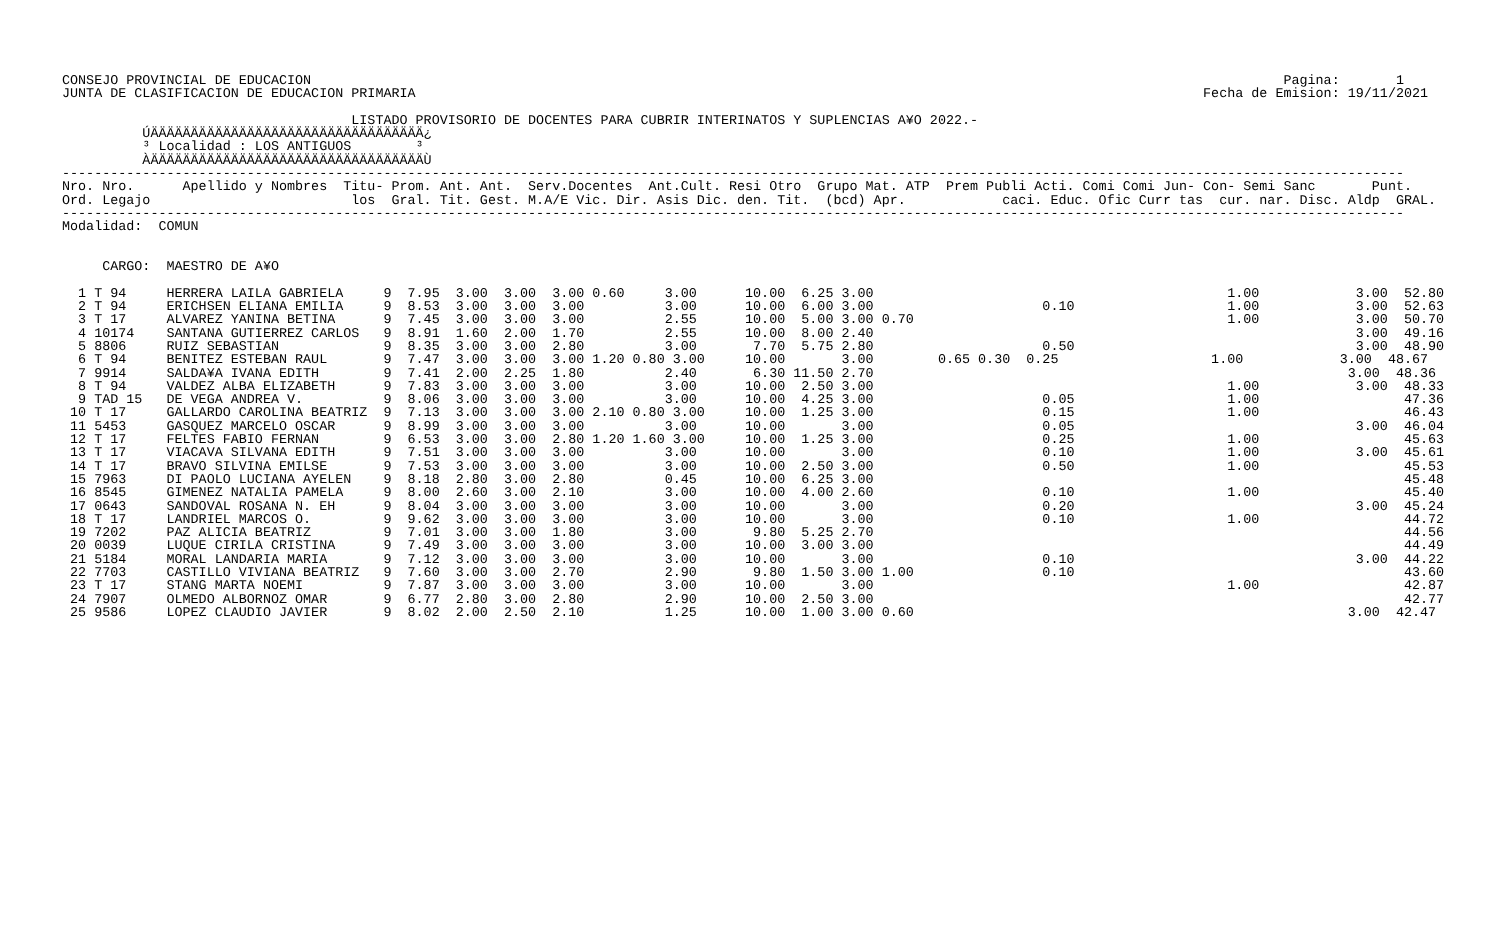CONSEJO PROVINCIAL DE EDUCACION                                                                                                                         Pagina:       1
JUNTA DE CLASIFICACION DE EDUCACION PRIMARIA                                                                                                  Fecha de Emision: 19/11/2021

                                    LISTADO PROVISORIO DE DOCENTES PARA CUBRIR INTERINATOS Y SUPLENCIAS A¥O 2022.-
          ÚÄÄÄÄÄÄÄÄÄÄÄÄÄÄÄÄÄÄÄÄÄÄÄÄÄÄÄÄÄÄÄÄÄÄ¿
          ³ Localidad : LOS ANTIGUOS        ³
          ÀÄÄÄÄÄÄÄÄÄÄÄÄÄÄÄÄÄÄÄÄÄÄÄÄÄÄÄÄÄÄÄÄÄÄÙ
-----------------------------------------------------------------------------------------------------------------------------------------------------------------------
Nro. Nro.      Apellido y Nombres  Titu- Prom. Ant. Ant.  Serv.Docentes  Ant.Cult. Resi Otro  Grupo Mat. ATP  Prem Publi Acti. Comi Comi Jun- Con- Semi Sanc       Punt.
Ord. Legajo                         los  Gral. Tit. Gest. M.A/E Vic. Dir. Asis Dic. den. Tit.  (bcd) Apr.            caci. Educ. Ofic Curr tas  cur. nar. Disc. Aldp  GRAL.
-----------------------------------------------------------------------------------------------------------------------------------------------------------------------
Modalidad:  COMUN


     CARGO:  MAESTRO DE A¥O

  1 T 94     HERRERA LAILA GABRIELA     9  7.95  3.00  3.00  3.00 0.60     3.00      10.00  6.25 3.00                                            1.00            3.00  52.80
  2 T 94     ERICHSEN ELIANA EMILIA     9  8.53  3.00  3.00  3.00          3.00      10.00  6.00 3.00                     0.10                   1.00            3.00  52.63
  3 T 17     ALVAREZ YANINA BETINA      9  7.45  3.00  3.00  3.00          2.55      10.00  5.00 3.00 0.70                                       1.00            3.00  50.70
  4 10174    SANTANA GUTIERREZ CARLOS   9  8.91  1.60  2.00  1.70          2.55      10.00  8.00 2.40                                                            3.00  49.16
  5 8806     RUIZ SEBASTIAN             9  8.35  3.00  3.00  2.80          3.00       7.70  5.75 2.80                     0.50                                   3.00  48.90
  6 T 94     BENITEZ ESTEBAN RAUL       9  7.47  3.00  3.00  3.00 1.20 0.80 3.00     10.00       3.00        0.65 0.30  0.25                   1.00            3.00  48.67
  7 9914     SALDA¥A IVANA EDITH        9  7.41  2.00  2.25  1.80          2.40       6.30 11.50 2.70                                                           3.00  48.36
  8 T 94     VALDEZ ALBA ELIZABETH      9  7.83  3.00  3.00  3.00          3.00      10.00  2.50 3.00                                            1.00            3.00  48.33
  9 TAD 15   DE VEGA ANDREA V.          9  8.06  3.00  3.00  3.00          3.00      10.00  4.25 3.00                     0.05                   1.00                  47.36
 10 T 17     GALLARDO CAROLINA BEATRIZ  9  7.13  3.00  3.00  3.00 2.10 0.80 3.00     10.00  1.25 3.00                     0.15                   1.00                  46.43
 11 5453     GASQUEZ MARCELO OSCAR      9  8.99  3.00  3.00  3.00          3.00      10.00       3.00                     0.05                                   3.00  46.04
 12 T 17     FELTES FABIO FERNAN        9  6.53  3.00  3.00  2.80 1.20 1.60 3.00     10.00  1.25 3.00                     0.25                   1.00                  45.63
 13 T 17     VIACAVA SILVANA EDITH      9  7.51  3.00  3.00  3.00          3.00      10.00       3.00                     0.10                   1.00            3.00  45.61
 14 T 17     BRAVO SILVINA EMILSE       9  7.53  3.00  3.00  3.00          3.00      10.00  2.50 3.00                     0.50                   1.00                  45.53
 15 7963     DI PAOLO LUCIANA AYELEN    9  8.18  2.80  3.00  2.80          0.45      10.00  6.25 3.00                                                                  45.48
 16 8545     GIMENEZ NATALIA PAMELA     9  8.00  2.60  3.00  2.10          3.00      10.00  4.00 2.60                     0.10                   1.00                  45.40
 17 0643     SANDOVAL ROSANA N. EH      9  8.04  3.00  3.00  3.00          3.00      10.00       3.00                     0.20                                   3.00  45.24
 18 T 17     LANDRIEL MARCOS O.         9  9.62  3.00  3.00  3.00          3.00      10.00       3.00                     0.10                   1.00                  44.72
 19 7202     PAZ ALICIA BEATRIZ         9  7.01  3.00  3.00  1.80          3.00       9.80  5.25 2.70                                                                  44.56
 20 0039     LUQUE CIRILA CRISTINA      9  7.49  3.00  3.00  3.00          3.00      10.00  3.00 3.00                                                                  44.49
 21 5184     MORAL LANDARIA MARIA       9  7.12  3.00  3.00  3.00          3.00      10.00       3.00                     0.10                                   3.00  44.22
 22 7703     CASTILLO VIVIANA BEATRIZ   9  7.60  3.00  3.00  2.70          2.90       9.80  1.50 3.00 1.00                0.10                                         43.60
 23 T 17     STANG MARTA NOEMI          9  7.87  3.00  3.00  3.00          3.00      10.00       3.00                                            1.00                  42.87
 24 7907     OLMEDO ALBORNOZ OMAR       9  6.77  2.80  3.00  2.80          2.90      10.00  2.50 3.00                                                                  42.77
 25 9586     LOPEZ CLAUDIO JAVIER       9  8.02  2.00  2.50  2.10          1.25      10.00  1.00 3.00 0.60                                                      3.00  42.47